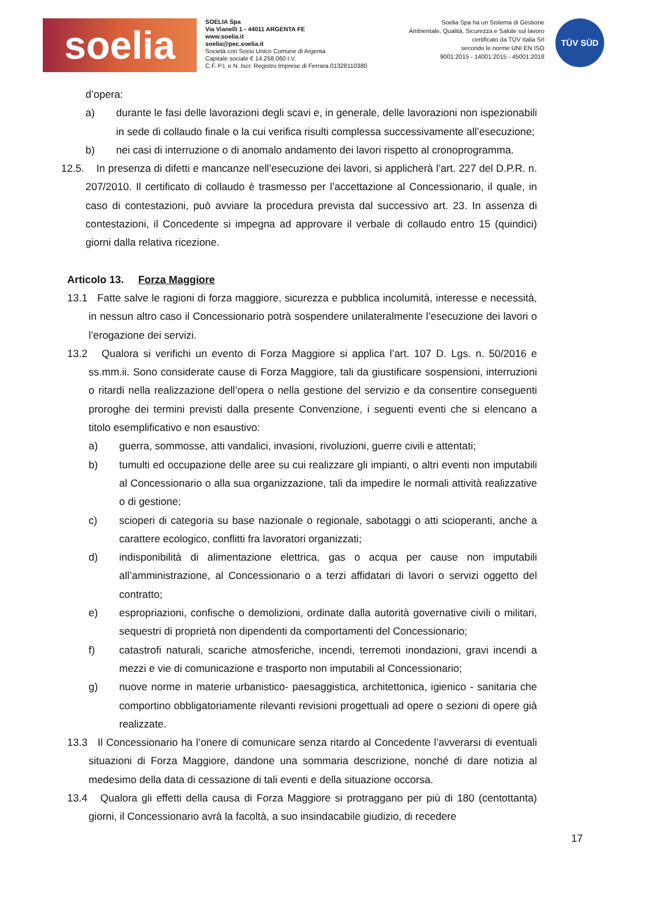soelia
SOELIA Spa
Via Vianelli 1 - 44011 ARGENTA FE
www.soelia.it
soelia@pec.soelia.it
Società con Socio Unico Comune di Argenta
Capitale sociale € 14.258.060 I.V.
C.F. P.I. e N. Iscr. Registro Imprese di Ferrara 01328110380
Soelia Spa ha un Sistema di Gestione
Ambientale, Qualità, Sicurezza e Salute sul lavoro
certificato da TÜV Italia Srl
secondo le norme UNI EN ISO
9001:2015 - 14001:2015 - 45001:2018
TÜV SÜD
d’opera:
a) durante le fasi delle lavorazioni degli scavi e, in generale, delle lavorazioni non ispezionabili in sede di collaudo finale o la cui verifica risulti complessa successivamente all’esecuzione;
b) nei casi di interruzione o di anomalo andamento dei lavori rispetto al cronoprogramma.
12.5. In presenza di difetti e mancanze nell’esecuzione dei lavori, si applicherà l’art. 227 del D.P.R. n. 207/2010. Il certificato di collaudo è trasmesso per l’accettazione al Concessionario, il quale, in caso di contestazioni, può avviare la procedura prevista dal successivo art. 23. In assenza di contestazioni, il Concedente si impegna ad approvare il verbale di collaudo entro 15 (quindici) giorni dalla relativa ricezione.
Articolo 13. Forza Maggiore
13.1 Fatte salve le ragioni di forza maggiore, sicurezza e pubblica incolumità, interesse e necessità, in nessun altro caso il Concessionario potrà sospendere unilateralmente l’esecuzione dei lavori o l’erogazione dei servizi.
13.2 Qualora si verifichi un evento di Forza Maggiore si applica l’art. 107 D. Lgs. n. 50/2016 e ss.mm.ii. Sono considerate cause di Forza Maggiore, tali da giustificare sospensioni, interruzioni o ritardi nella realizzazione dell’opera o nella gestione del servizio e da consentire conseguenti proroghe dei termini previsti dalla presente Convenzione, i seguenti eventi che si elencano a titolo esemplificativo e non esaustivo:
a) guerra, sommosse, atti vandalici, invasioni, rivoluzioni, guerre civili e attentati;
b) tumulti ed occupazione delle aree su cui realizzare gli impianti, o altri eventi non imputabili al Concessionario o alla sua organizzazione, tali da impedire le normali attività realizzative o di gestione;
c) scioperi di categoria su base nazionale o regionale, sabotaggi o atti scioperanti, anche a carattere ecologico, conflitti fra lavoratori organizzati;
d) indisponibilità di alimentazione elettrica, gas o acqua per cause non imputabili all’amministrazione, al Concessionario o a terzi affidatari di lavori o servizi oggetto del contratto;
e) espropriazioni, confische o demolizioni, ordinate dalla autorità governative civili o militari, sequestri di proprietà non dipendenti da comportamenti del Concessionario;
f) catastrofi naturali, scariche atmosferiche, incendi, terremoti inondazioni, gravi incendi a mezzi e vie di comunicazione e trasporto non imputabili al Concessionario;
g) nuove norme in materie urbanistico- paesaggistica, architettonica, igienico - sanitaria che comportino obbligatoriamente rilevanti revisioni progettuali ad opere o sezioni di opere già realizzate.
13.3 Il Concessionario ha l’onere di comunicare senza ritardo al Concedente l’avverarsi di eventuali situazioni di Forza Maggiore, dandone una sommaria descrizione, nonché di dare notizia al medesimo della data di cessazione di tali eventi e della situazione occorsa.
13.4 Qualora gli effetti della causa di Forza Maggiore si protraggano per più di 180 (centottanta) giorni, il Concessionario avrà la facoltà, a suo insindacabile giudizio, di recedere
17